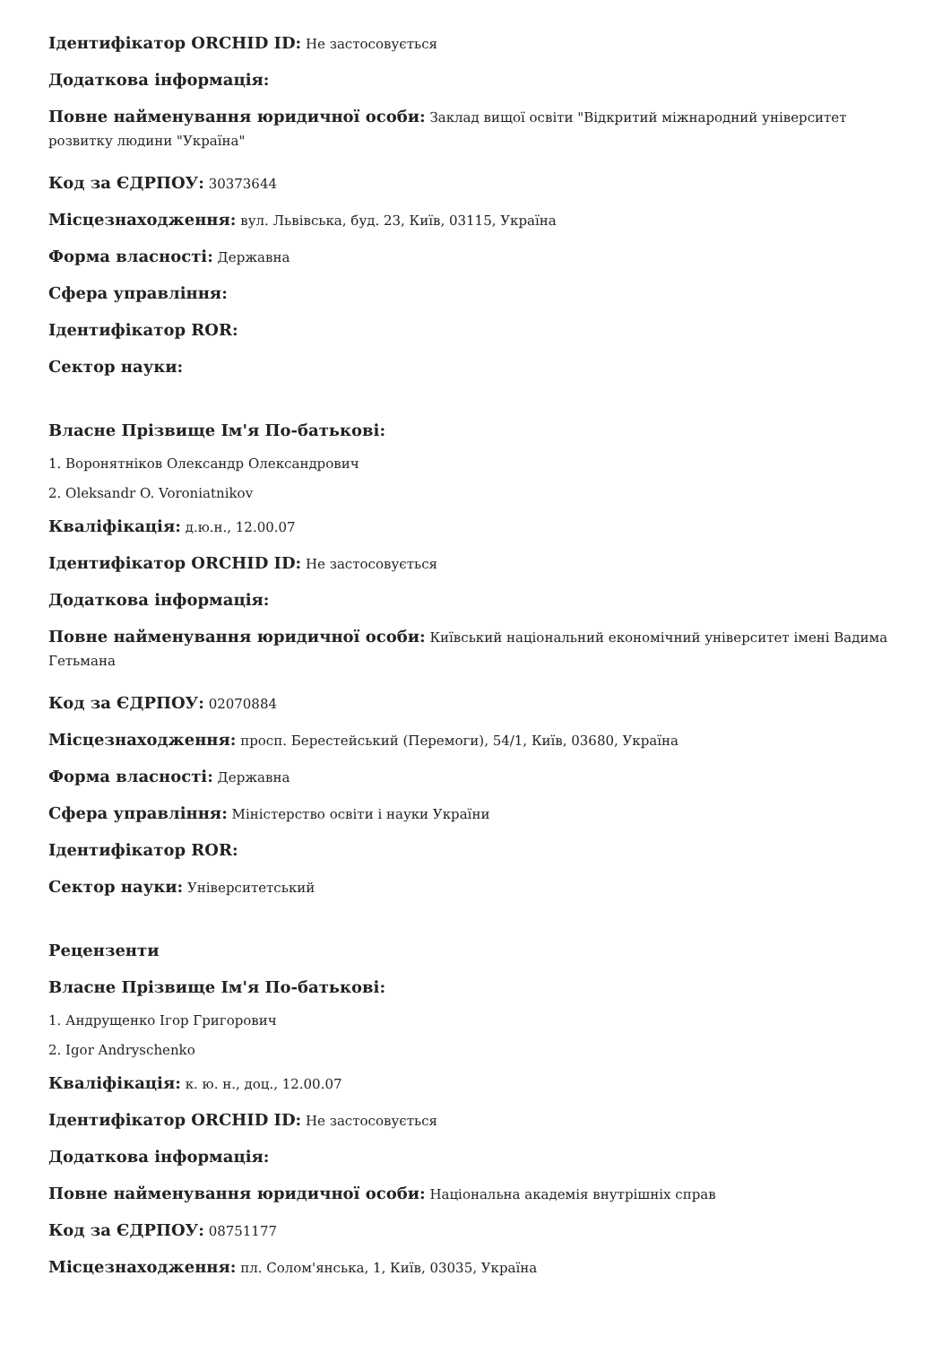Ідентифікатор ORCHID ID: Не застосовується
Додаткова інформація:
Повне найменування юридичної особи: Заклад вищої освіти "Відкритий міжнародний університет розвитку людини "Україна"
Код за ЄДРПОУ: 30373644
Місцезнаходження: вул. Львівська, буд. 23, Київ, 03115, Україна
Форма власності: Державна
Сфера управління:
Ідентифікатор ROR:
Сектор науки:
Власне Прізвище Ім'я По-батькові:
1. Воронятніков Олександр Олександрович
2. Oleksandr O. Voroniatnikov
Кваліфікація: д.ю.н., 12.00.07
Ідентифікатор ORCHID ID: Не застосовується
Додаткова інформація:
Повне найменування юридичної особи: Київський національний економічний університет імені Вадима Гетьмана
Код за ЄДРПОУ: 02070884
Місцезнаходження: просп. Берестейський (Перемоги), 54/1, Київ, 03680, Україна
Форма власності: Державна
Сфера управління: Міністерство освіти і науки України
Ідентифікатор ROR:
Сектор науки: Університетський
Рецензенти
Власне Прізвище Ім'я По-батькові:
1. Андрущенко Ігор Григорович
2. Igor Andryschenko
Кваліфікація: к. ю. н., доц., 12.00.07
Ідентифікатор ORCHID ID: Не застосовується
Додаткова інформація:
Повне найменування юридичної особи: Національна академія внутрішніх справ
Код за ЄДРПОУ: 08751177
Місцезнаходження: пл. Солом'янська, 1, Київ, 03035, Україна